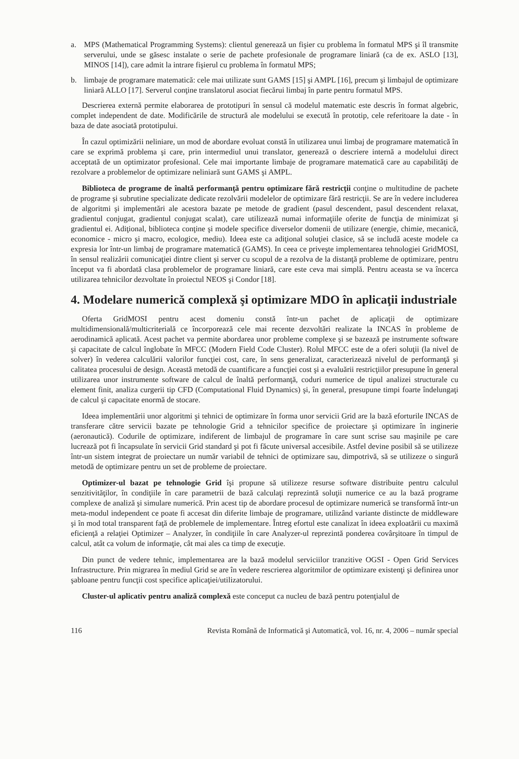a. MPS (Mathematical Programming Systems): clientul generează un fişier cu problema în formatul MPS şi îl transmite serverului, unde se găsesc instalate o serie de pachete profesionale de programare liniară (ca de ex. ASLO [13], MINOS [14]), care admit la intrare fişierul cu problema în formatul MPS;
b. limbaje de programare matematică: cele mai utilizate sunt GAMS [15] şi AMPL [16], precum şi limbajul de optimizare liniară ALLO [17]. Serverul conţine translatorul asociat fiecărui limbaj în parte pentru formatul MPS.
Descrierea externă permite elaborarea de prototipuri în sensul că modelul matematic este descris în format algebric, complet independent de date. Modificările de structură ale modelului se execută în prototip, cele referitoare la date - în baza de date asociată prototipului.
În cazul optimizării neliniare, un mod de abordare evoluat constă în utilizarea unui limbaj de programare matematică în care se exprimă problema şi care, prin intermediul unui translator, generează o descriere internă a modelului direct acceptată de un optimizator profesional. Cele mai importante limbaje de programare matematică care au capabilităţi de rezolvare a problemelor de optimizare neliniară sunt GAMS şi AMPL.
Biblioteca de programe de înaltă performanţă pentru optimizare fără restricţii conţine o multitudine de pachete de programe şi subrutine specializate dedicate rezolvării modelelor de optimizare fără restricţii. Se are în vedere includerea de algoritmi şi implementări ale acestora bazate pe metode de gradient (pasul descendent, pasul descendent relaxat, gradientul conjugat, gradientul conjugat scalat), care utilizează numai informaţiile oferite de funcţia de minimizat şi gradientul ei. Adiţional, biblioteca conţine şi modele specifice diverselor domenii de utilizare (energie, chimie, mecanică, economice - micro şi macro, ecologice, mediu). Ideea este ca adiţional soluţiei clasice, să se includă aceste modele ca expresia lor într-un limbaj de programare matematică (GAMS). In ceea ce priveşte implementarea tehnologiei GridMOSI, în sensul realizării comunicaţiei dintre client şi server cu scopul de a rezolva de la distanţă probleme de optimizare, pentru început va fi abordată clasa problemelor de programare liniară, care este ceva mai simplă. Pentru aceasta se va încerca utilizarea tehnicilor dezvoltate în proiectul NEOS şi Condor [18].
4. Modelare numerică complexă şi optimizare MDO în aplicaţii industriale
Oferta GridMOSI pentru acest domeniu constă într-un pachet de aplicaţii de optimizare multidimensională/multicriterială ce încorporează cele mai recente dezvoltări realizate la INCAS în probleme de aerodinamică aplicată. Acest pachet va permite abordarea unor probleme complexe şi se bazează pe instrumente software şi capacitate de calcul înglobate în MFCC (Modern Field Code Cluster). Rolul MFCC este de a oferi soluţii (la nivel de solver) în vederea calculării valorilor funcţiei cost, care, în sens generalizat, caracterizează nivelul de performanţă şi calitatea procesului de design. Această metodă de cuantificare a funcţiei cost şi a evaluării restricţiilor presupune în general utilizarea unor instrumente software de calcul de înaltă performanţă, coduri numerice de tipul analizei structurale cu element finit, analiza curgerii tip CFD (Computational Fluid Dynamics) şi, în general, presupune timpi foarte îndelungaţi de calcul şi capacitate enormă de stocare.
Ideea implementării unor algoritmi şi tehnici de optimizare în forma unor servicii Grid are la bază eforturile INCAS de transferare către servicii bazate pe tehnologie Grid a tehnicilor specifice de proiectare şi optimizare în inginerie (aeronautică). Codurile de optimizare, indiferent de limbajul de programare în care sunt scrise sau maşinile pe care lucrează pot fi încapsulate în servicii Grid standard şi pot fi făcute universal accesibile. Astfel devine posibil să se utilizeze într-un sistem integrat de proiectare un număr variabil de tehnici de optimizare sau, dimpotrivă, să se utilizeze o singură metodă de optimizare pentru un set de probleme de proiectare.
Optimizer-ul bazat pe tehnologie Grid îşi propune să utilizeze resurse software distribuite pentru calculul senzitivităţilor, în condiţiile în care parametrii de bază calculaţi reprezintă soluţii numerice ce au la bază programe complexe de analiză şi simulare numerică. Prin acest tip de abordare procesul de optimizare numerică se transformă într-un meta-modul independent ce poate fi accesat din diferite limbaje de programare, utilizând variante distincte de middleware şi în mod total transparent faţă de problemele de implementare. Întreg efortul este canalizat în ideea exploatării cu maximă eficienţă a relaţiei Optimizer – Analyzer, în condiţiile în care Analyzer-ul reprezintă ponderea covârşitoare în timpul de calcul, atât ca volum de informaţie, cât mai ales ca timp de execuţie.
Din punct de vedere tehnic, implementarea are la bază modelul serviciilor tranzitive OGSI - Open Grid Services Infrastructure. Prin migrarea în mediul Grid se are în vedere rescrierea algoritmilor de optimizare existenţi şi definirea unor şabloane pentru funcţii cost specifice aplicaţiei/utilizatorului.
Cluster-ul aplicativ pentru analiză complexă este conceput ca nucleu de bază pentru potenţialul de
116 Revista Română de Informatică şi Automatică, vol. 16, nr. 4, 2006 – număr special